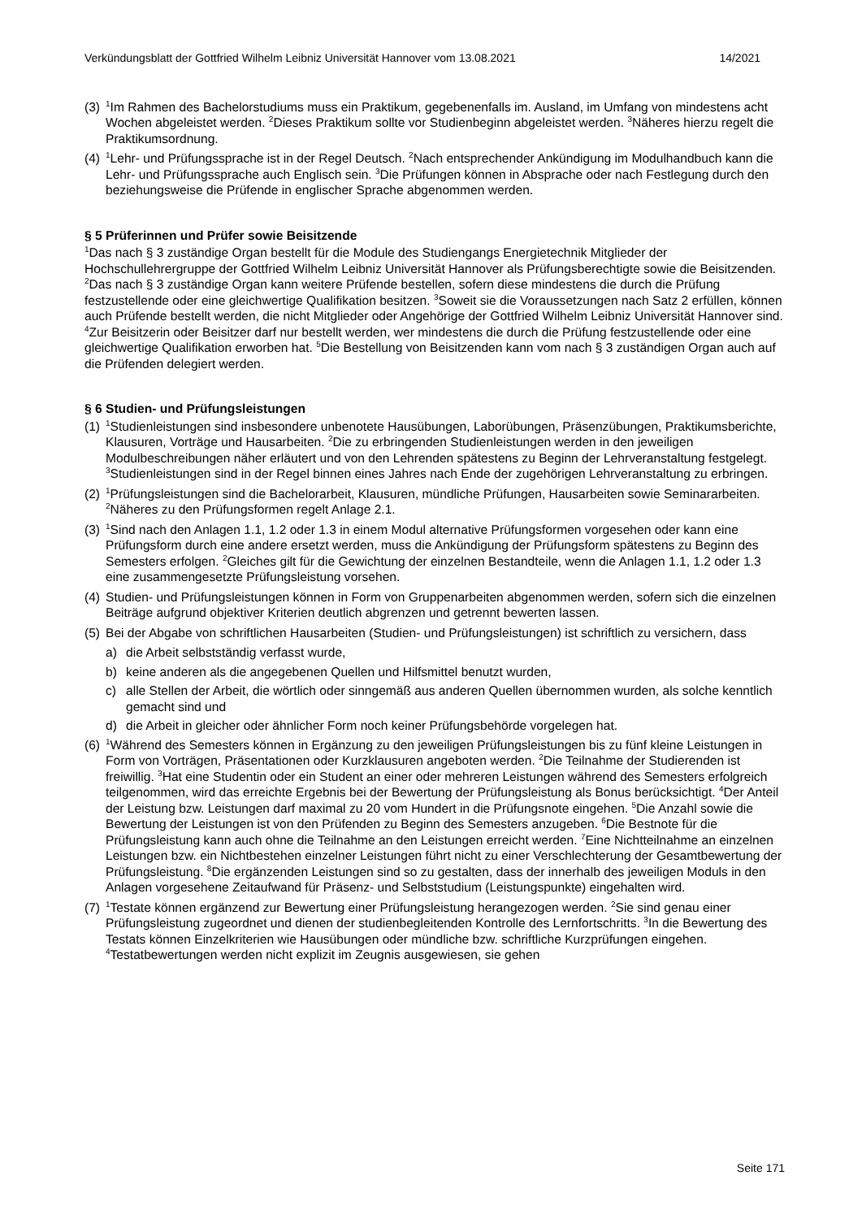Verkündungsblatt der Gottfried Wilhelm Leibniz Universität Hannover vom 13.08.2021 14/2021
(3)
<sup>1</sup> Im Rahmen des Bachelorstudiums muss ein Praktikum, gegebenenfalls im. Ausland, im Umfang von mindestens acht Wochen abgeleistet werden. <sup>2</sup>Dieses Praktikum sollte vor Studienbeginn abgeleistet werden. <sup>3</sup>Näheres hierzu regelt die Praktikumsordnung.
(4)
<sup>1</sup> Lehr- und Prüfungssprache ist in der Regel Deutsch. <sup>2</sup>Nach entsprechender Ankündigung im Modulhandbuch kann die Lehr- und Prüfungssprache auch Englisch sein. <sup>3</sup>Die Prüfungen können in Absprache oder nach Festlegung durch den beziehungsweise die Prüfende in englischer Sprache abgenommen werden.
§ 5 Prüferinnen und Prüfer sowie Beisitzende
<sup>1</sup> Das nach § 3 zuständige Organ bestellt für die Module des Studiengangs Energietechnik Mitglieder der Hochschullehrergruppe der Gottfried Wilhelm Leibniz Universität Hannover als Prüfungsberechtigte sowie die Beisitzenden. <sup>2</sup>Das nach § 3 zuständige Organ kann weitere Prüfende bestellen, sofern diese mindestens die durch die Prüfung festzustellende oder eine gleichwertige Qualifikation besitzen. <sup>3</sup>Soweit sie die Voraussetzungen nach Satz 2 erfüllen, können auch Prüfende bestellt werden, die nicht Mitglieder oder Angehörige der Gottfried Wilhelm Leibniz Universität Hannover sind. <sup>4</sup>Zur Beisitzerin oder Beisitzer darf nur bestellt werden, wer mindestens die durch die Prüfung festzustellende oder eine gleichwertige Qualifikation erworben hat. <sup>5</sup>Die Bestellung von Beisitzenden kann vom nach § 3 zuständigen Organ auch auf die Prüfenden delegiert werden.
§ 6 Studien- und Prüfungsleistungen
(1)
<sup>1</sup> Studienleistungen sind insbesondere unbenotete Hausübungen, Laborübungen, Präsenzübungen, Praktikumsberichte, Klausuren, Vorträge und Hausarbeiten. <sup>2</sup>Die zu erbringenden Studienleistungen werden in den jeweiligen Modulbeschreibungen näher erläutert und von den Lehrenden spätestens zu Beginn der Lehrveranstaltung festgelegt. <sup>3</sup>Studienleistungen sind in der Regel binnen eines Jahres nach Ende der zugehörigen Lehrveranstaltung zu erbringen.
(2)
<sup>1</sup> Prüfungsleistungen sind die Bachelorarbeit, Klausuren, mündliche Prüfungen, Hausarbeiten sowie Seminararbeiten. <sup>2</sup>Näheres zu den Prüfungsformen regelt Anlage 2.1.
(3)
<sup>1</sup> Sind nach den Anlagen 1.1, 1.2 oder 1.3 in einem Modul alternative Prüfungsformen vorgesehen oder kann eine Prüfungsform durch eine andere ersetzt werden, muss die Ankündigung der Prüfungsform spätestens zu Beginn des Semesters erfolgen. <sup>2</sup>Gleiches gilt für die Gewichtung der einzelnen Bestandteile, wenn die Anlagen 1.1, 1.2 oder 1.3 eine zusammengesetzte Prüfungsleistung vorsehen.
(4)
Studien- und Prüfungsleistungen können in Form von Gruppenarbeiten abgenommen werden, sofern sich die einzelnen Beiträge aufgrund objektiver Kriterien deutlich abgrenzen und getrennt bewerten lassen.
(5)
Bei der Abgabe von schriftlichen Hausarbeiten (Studien- und Prüfungsleistungen) ist schriftlich zu versichern, dass
a) die Arbeit selbstständig verfasst wurde,
b) keine anderen als die angegebenen Quellen und Hilfsmittel benutzt wurden,
c) alle Stellen der Arbeit, die wörtlich oder sinngemäß aus anderen Quellen übernommen wurden, als solche kenntlich gemacht sind und
d) die Arbeit in gleicher oder ähnlicher Form noch keiner Prüfungsbehörde vorgelegen hat.
(6)
<sup>1</sup> Während des Semesters können in Ergänzung zu den jeweiligen Prüfungsleistungen bis zu fünf kleine Leistungen in Form von Vorträgen, Präsentationen oder Kurzklausuren angeboten werden. <sup>2</sup>Die Teilnahme der Studierenden ist freiwillig. <sup>3</sup>Hat eine Studentin oder ein Student an einer oder mehreren Leistungen während des Semesters erfolgreich teilgenommen, wird das erreichte Ergebnis bei der Bewertung der Prüfungsleistung als Bonus berücksichtigt. <sup>4</sup>Der Anteil der Leistung bzw. Leistungen darf maximal zu 20 vom Hundert in die Prüfungsnote eingehen. <sup>5</sup>Die Anzahl sowie die Bewertung der Leistungen ist von den Prüfenden zu Beginn des Semesters anzugeben. <sup>6</sup>Die Bestnote für die Prüfungsleistung kann auch ohne die Teilnahme an den Leistungen erreicht werden. <sup>7</sup>Eine Nichtteilnahme an einzelnen Leistungen bzw. ein Nichtbestehen einzelner Leistungen führt nicht zu einer Verschlechterung der Gesamtbewertung der Prüfungsleistung. <sup>8</sup>Die ergänzenden Leistungen sind so zu gestalten, dass der innerhalb des jeweiligen Moduls in den Anlagen vorgesehene Zeitaufwand für Präsenz- und Selbststudium (Leistungspunkte) eingehalten wird.
(7)
<sup>1</sup> Testate können ergänzend zur Bewertung einer Prüfungsleistung herangezogen werden. <sup>2</sup>Sie sind genau einer Prüfungsleistung zugeordnet und dienen der studienbegleitenden Kontrolle des Lernfortschritts. <sup>3</sup>In die Bewertung des Testats können Einzelkriterien wie Hausübungen oder mündliche bzw. schriftliche Kurzprüfungen eingehen. <sup>4</sup>Testatbewertungen werden nicht explizit im Zeugnis ausgewiesen, sie gehen
Seite 171